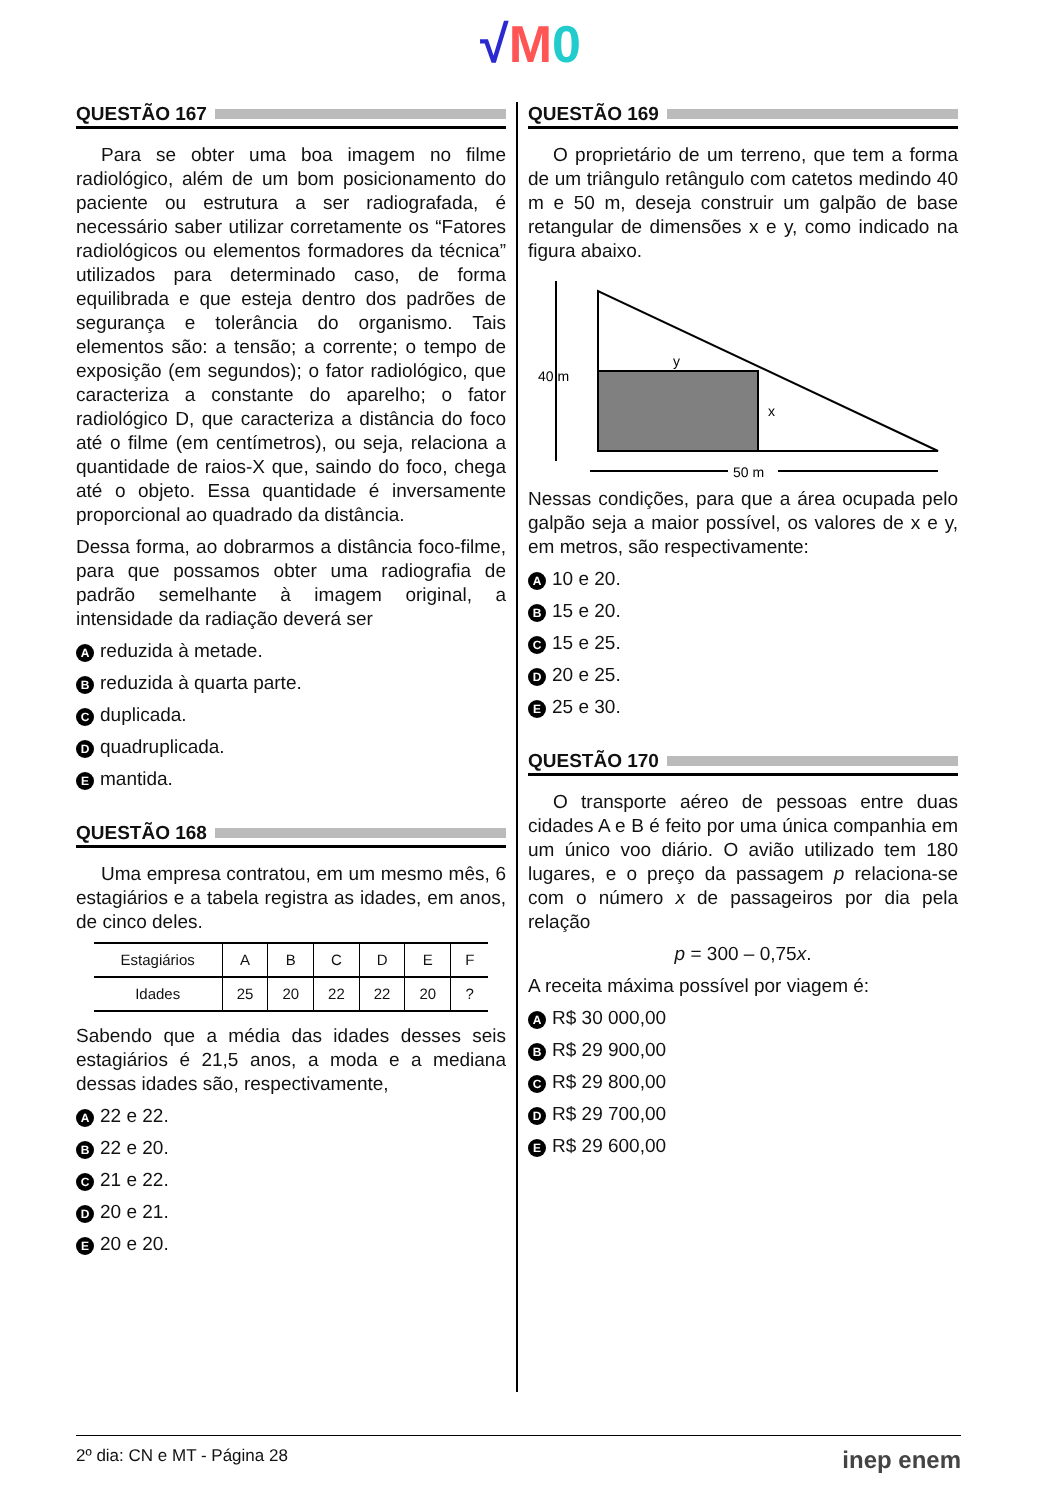√M 0
QUESTÃO 167
Para se obter uma boa imagem no filme radiológico, além de um bom posicionamento do paciente ou estrutura a ser radiografada, é necessário saber utilizar corretamente os “Fatores radiológicos ou elementos formadores da técnica” utilizados para determinado caso, de forma equilibrada e que esteja dentro dos padrões de segurança e tolerância do organismo. Tais elementos são: a tensão; a corrente; o tempo de exposição (em segundos); o fator radiológico, que caracteriza a constante do aparelho; o fator radiológico D, que caracteriza a distância do foco até o filme (em centímetros), ou seja, relaciona a quantidade de raios-X que, saindo do foco, chega até o objeto. Essa quantidade é inversamente proporcional ao quadrado da distância.
Dessa forma, ao dobrarmos a distância foco-filme, para que possamos obter uma radiografia de padrão semelhante à imagem original, a intensidade da radiação deverá ser
Areduzida à metade.
Breduzida à quarta parte.
Cduplicada.
Dquadruplicada.
Emantida.
QUESTÃO 168
Uma empresa contratou, em um mesmo mês, 6 estagiários e a tabela registra as idades, em anos, de cinco deles.
| Estagiários | A | B | C | D | E | F |
| --- | --- | --- | --- | --- | --- | --- |
| Idades | 25 | 20 | 22 | 22 | 20 | ? |
Sabendo que a média das idades desses seis estagiários é 21,5 anos, a moda e a mediana dessas idades são, respectivamente,
A 22 e 22.
B 22 e 20.
C 21 e 22.
D 20 e 21.
E 20 e 20.
QUESTÃO 169
O proprietário de um terreno, que tem a forma de um triângulo retângulo com catetos medindo 40 m e 50 m, deseja construir um galpão de base retangular de dimensões x e y, como indicado na figura abaixo.
40 m
y
x
50 m
Nessas condições, para que a área ocupada pelo galpão seja a maior possível, os valores de x e y, em metros, são respectivamente:
A 10 e 20.
B 15 e 20.
C 15 e 25.
D 20 e 25.
E 25 e 30.
QUESTÃO 170
O transporte aéreo de pessoas entre duas cidades A e B é feito por uma única companhia em um único voo diário. O avião utilizado tem 180 lugares, e o preço da passagem p relaciona-se com o número x de passageiros por dia pela relação
p = 300 – 0,75x.
A receita máxima possível por viagem é:
A R$ 30 000,00
B R$ 29 900,00
C R$ 29 800,00
D R$ 29 700,00
E R$ 29 600,00
2º dia: CN e MT - Página 28 inep enem